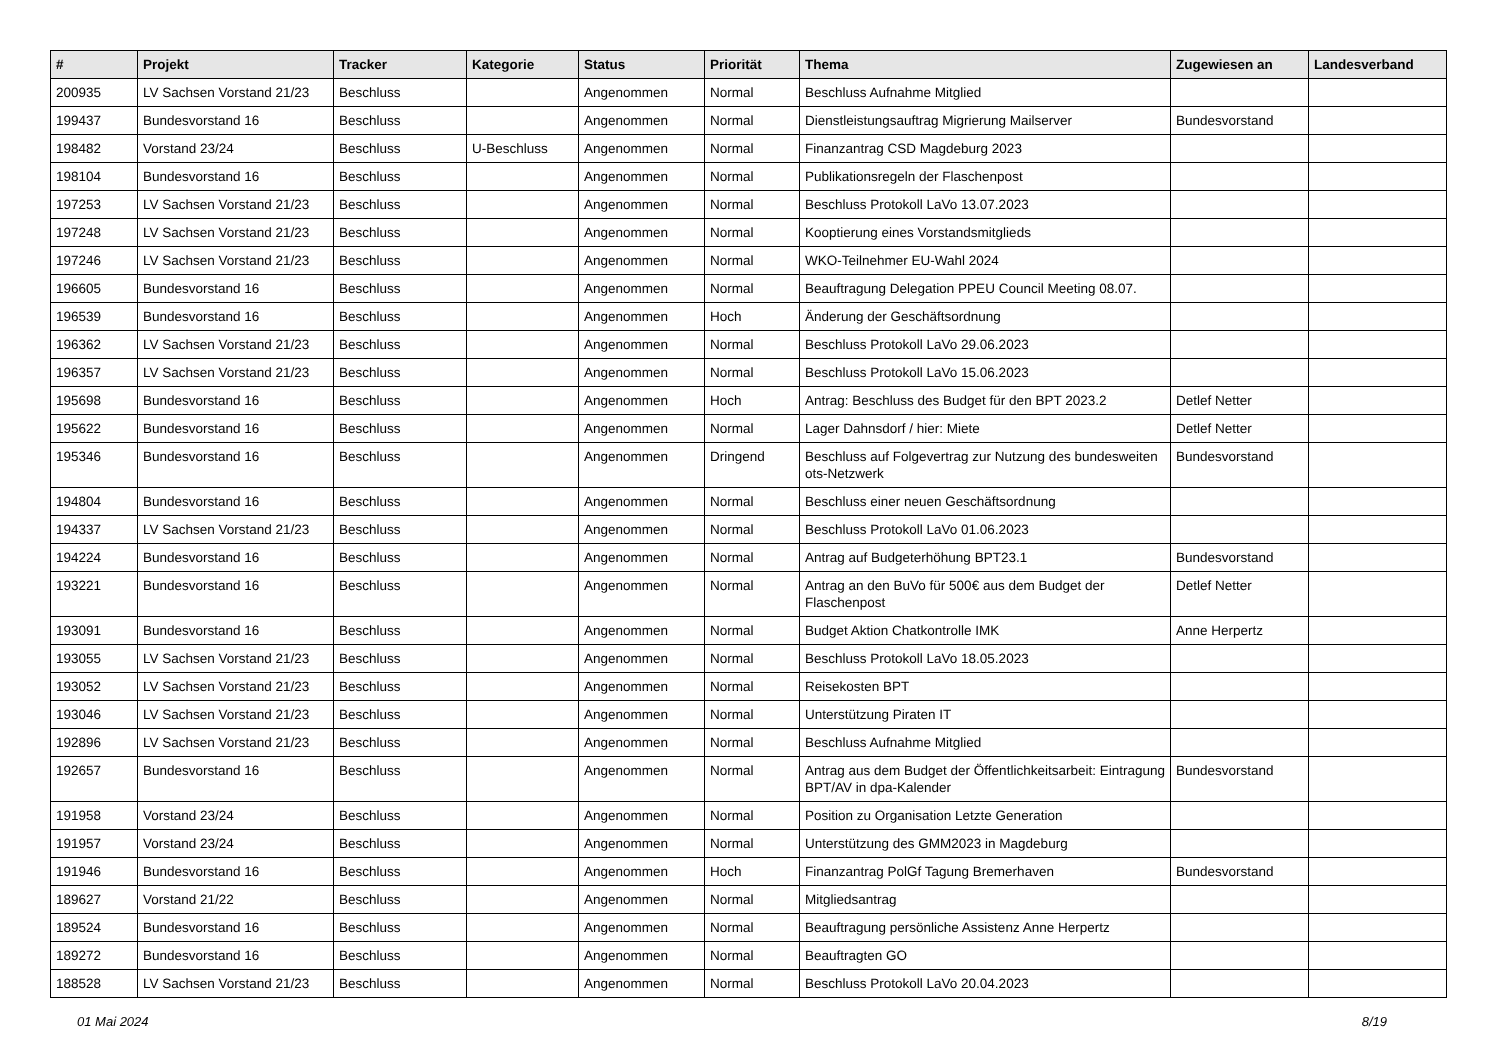| # | Projekt | Tracker | Kategorie | Status | Priorität | Thema | Zugewiesen an | Landesverband |
| --- | --- | --- | --- | --- | --- | --- | --- | --- |
| 200935 | LV Sachsen Vorstand 21/23 | Beschluss | | Angenommen | Normal | Beschluss Aufnahme Mitglied | | |
| 199437 | Bundesvorstand 16 | Beschluss | | Angenommen | Normal | Dienstleistungsauftrag Migrierung Mailserver | Bundesvorstand | |
| 198482 | Vorstand 23/24 | Beschluss | U-Beschluss | Angenommen | Normal | Finanzantrag CSD Magdeburg 2023 | | |
| 198104 | Bundesvorstand 16 | Beschluss | | Angenommen | Normal | Publikationsregeln der Flaschenpost | | |
| 197253 | LV Sachsen Vorstand 21/23 | Beschluss | | Angenommen | Normal | Beschluss Protokoll LaVo 13.07.2023 | | |
| 197248 | LV Sachsen Vorstand 21/23 | Beschluss | | Angenommen | Normal | Kooptierung eines Vorstandsmitglieds | | |
| 197246 | LV Sachsen Vorstand 21/23 | Beschluss | | Angenommen | Normal | WKO-Teilnehmer EU-Wahl 2024 | | |
| 196605 | Bundesvorstand 16 | Beschluss | | Angenommen | Normal | Beauftragung Delegation PPEU Council Meeting 08.07. | | |
| 196539 | Bundesvorstand 16 | Beschluss | | Angenommen | Hoch | Änderung der Geschäftsordnung | | |
| 196362 | LV Sachsen Vorstand 21/23 | Beschluss | | Angenommen | Normal | Beschluss Protokoll LaVo 29.06.2023 | | |
| 196357 | LV Sachsen Vorstand 21/23 | Beschluss | | Angenommen | Normal | Beschluss Protokoll LaVo 15.06.2023 | | |
| 195698 | Bundesvorstand 16 | Beschluss | | Angenommen | Hoch | Antrag: Beschluss des Budget für den BPT 2023.2 | Detlef Netter | |
| 195622 | Bundesvorstand 16 | Beschluss | | Angenommen | Normal | Lager Dahnsdorf / hier: Miete | Detlef Netter | |
| 195346 | Bundesvorstand 16 | Beschluss | | Angenommen | Dringend | Beschluss auf Folgevertrag zur Nutzung des bundesweiten ots-Netzwerk | Bundesvorstand | |
| 194804 | Bundesvorstand 16 | Beschluss | | Angenommen | Normal | Beschluss einer neuen Geschäftsordnung | | |
| 194337 | LV Sachsen Vorstand 21/23 | Beschluss | | Angenommen | Normal | Beschluss Protokoll LaVo 01.06.2023 | | |
| 194224 | Bundesvorstand 16 | Beschluss | | Angenommen | Normal | Antrag auf Budgeterhöhung BPT23.1 | Bundesvorstand | |
| 193221 | Bundesvorstand 16 | Beschluss | | Angenommen | Normal | Antrag an den BuVo für 500€ aus dem Budget der Flaschenpost | Detlef Netter | |
| 193091 | Bundesvorstand 16 | Beschluss | | Angenommen | Normal | Budget Aktion Chatkontrolle IMK | Anne Herpertz | |
| 193055 | LV Sachsen Vorstand 21/23 | Beschluss | | Angenommen | Normal | Beschluss Protokoll LaVo 18.05.2023 | | |
| 193052 | LV Sachsen Vorstand 21/23 | Beschluss | | Angenommen | Normal | Reisekosten BPT | | |
| 193046 | LV Sachsen Vorstand 21/23 | Beschluss | | Angenommen | Normal | Unterstützung Piraten IT | | |
| 192896 | LV Sachsen Vorstand 21/23 | Beschluss | | Angenommen | Normal | Beschluss Aufnahme Mitglied | | |
| 192657 | Bundesvorstand 16 | Beschluss | | Angenommen | Normal | Antrag aus dem Budget der Öffentlichkeitsarbeit: Eintragung BPT/AV in dpa-Kalender | Bundesvorstand | |
| 191958 | Vorstand 23/24 | Beschluss | | Angenommen | Normal | Position zu Organisation Letzte Generation | | |
| 191957 | Vorstand 23/24 | Beschluss | | Angenommen | Normal | Unterstützung des GMM2023 in Magdeburg | | |
| 191946 | Bundesvorstand 16 | Beschluss | | Angenommen | Hoch | Finanzantrag PolGf Tagung Bremerhaven | Bundesvorstand | |
| 189627 | Vorstand 21/22 | Beschluss | | Angenommen | Normal | Mitgliedsantrag | | |
| 189524 | Bundesvorstand 16 | Beschluss | | Angenommen | Normal | Beauftragung persönliche Assistenz Anne Herpertz | | |
| 189272 | Bundesvorstand 16 | Beschluss | | Angenommen | Normal | Beauftragten GO | | |
| 188528 | LV Sachsen Vorstand 21/23 | Beschluss | | Angenommen | Normal | Beschluss Protokoll LaVo 20.04.2023 | | |
01 Mai 2024 8/19